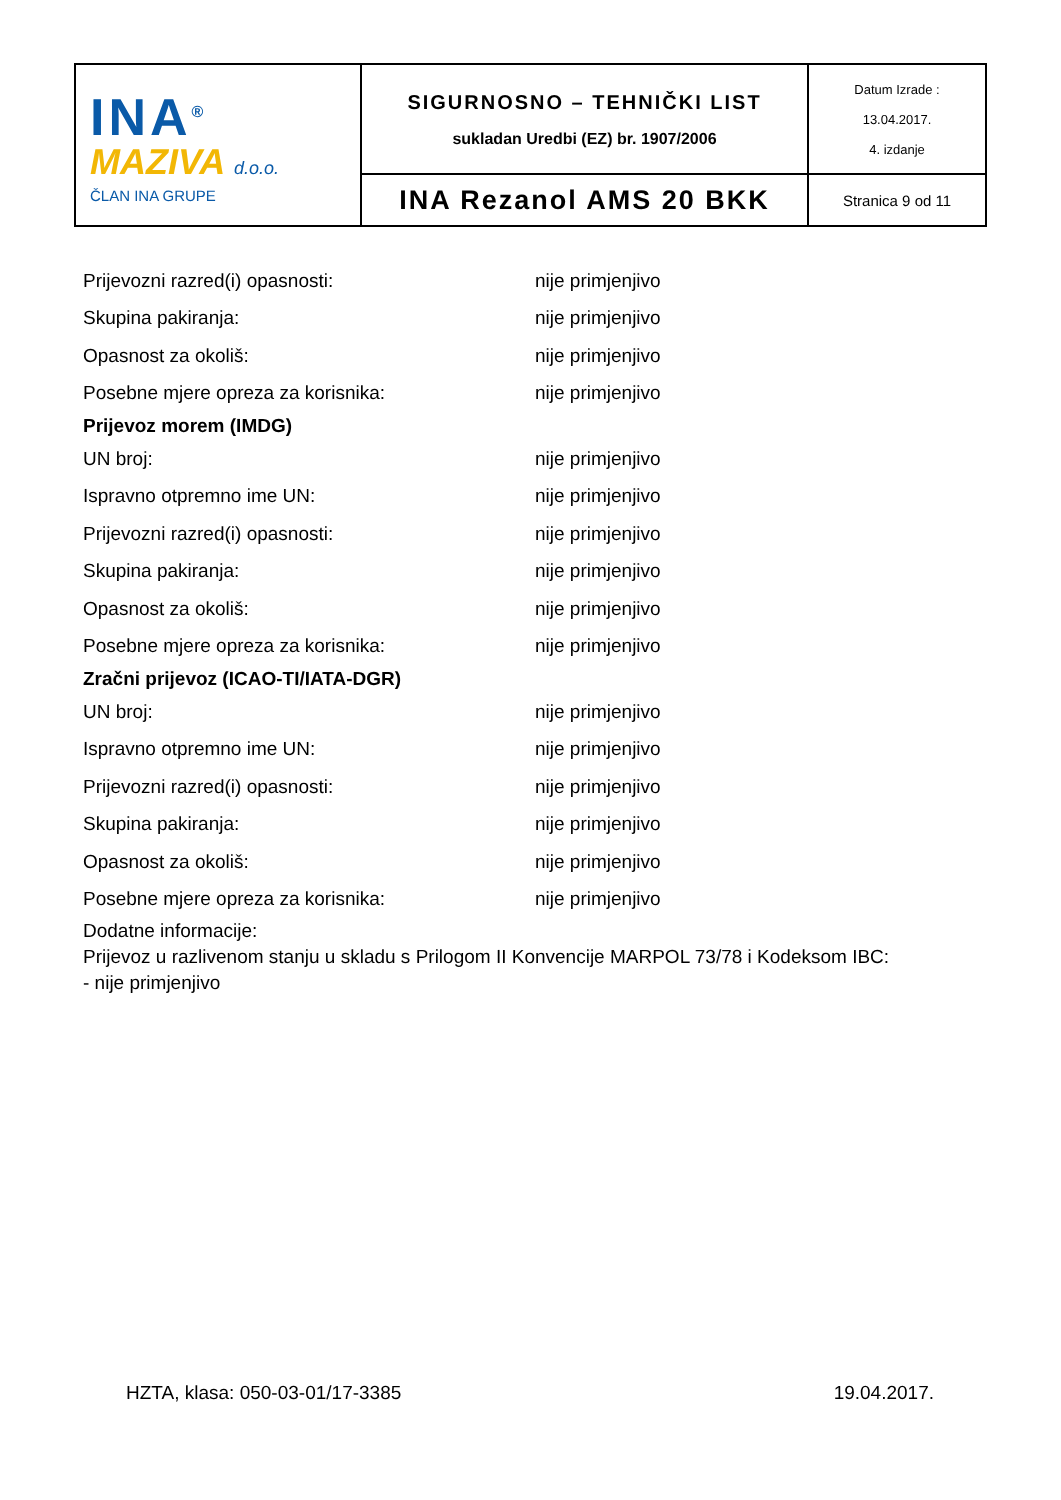| INA<sup>®</sup> MAZIVA d.o.o. ČLAN INA GRUPE | SIGURNOSNO – TEHNIČKI LIST sukladan Uredbi (EZ) br. 1907/2006 | Datum Izrade : 13.04.2017. 4. izdanje |
| | INA Rezanol AMS 20 BKK | Stranica 9 od 11 |
Prijevozni razred(i) opasnosti: nije primjenjivo
Skupina pakiranja: nije primjenjivo
Opasnost za okoliš: nije primjenjivo
Posebne mjere opreza za korisnika: nije primjenjivo
Prijevoz morem (IMDG)
UN broj: nije primjenjivo
Ispravno otpremno ime UN: nije primjenjivo
Prijevozni razred(i) opasnosti: nije primjenjivo
Skupina pakiranja: nije primjenjivo
Opasnost za okoliš: nije primjenjivo
Posebne mjere opreza za korisnika: nije primjenjivo
Zračni prijevoz (ICAO-TI/IATA-DGR)
UN broj: nije primjenjivo
Ispravno otpremno ime UN: nije primjenjivo
Prijevozni razred(i) opasnosti: nije primjenjivo
Skupina pakiranja: nije primjenjivo
Opasnost za okoliš: nije primjenjivo
Posebne mjere opreza za korisnika: nije primjenjivo
Dodatne informacije:
Prijevoz u razlivenom stanju u skladu s Prilogom II Konvencije MARPOL 73/78 i Kodeksom IBC:
- nije primjenjivo
HZTA, klasa: 050-03-01/17-3385 19.04.2017.